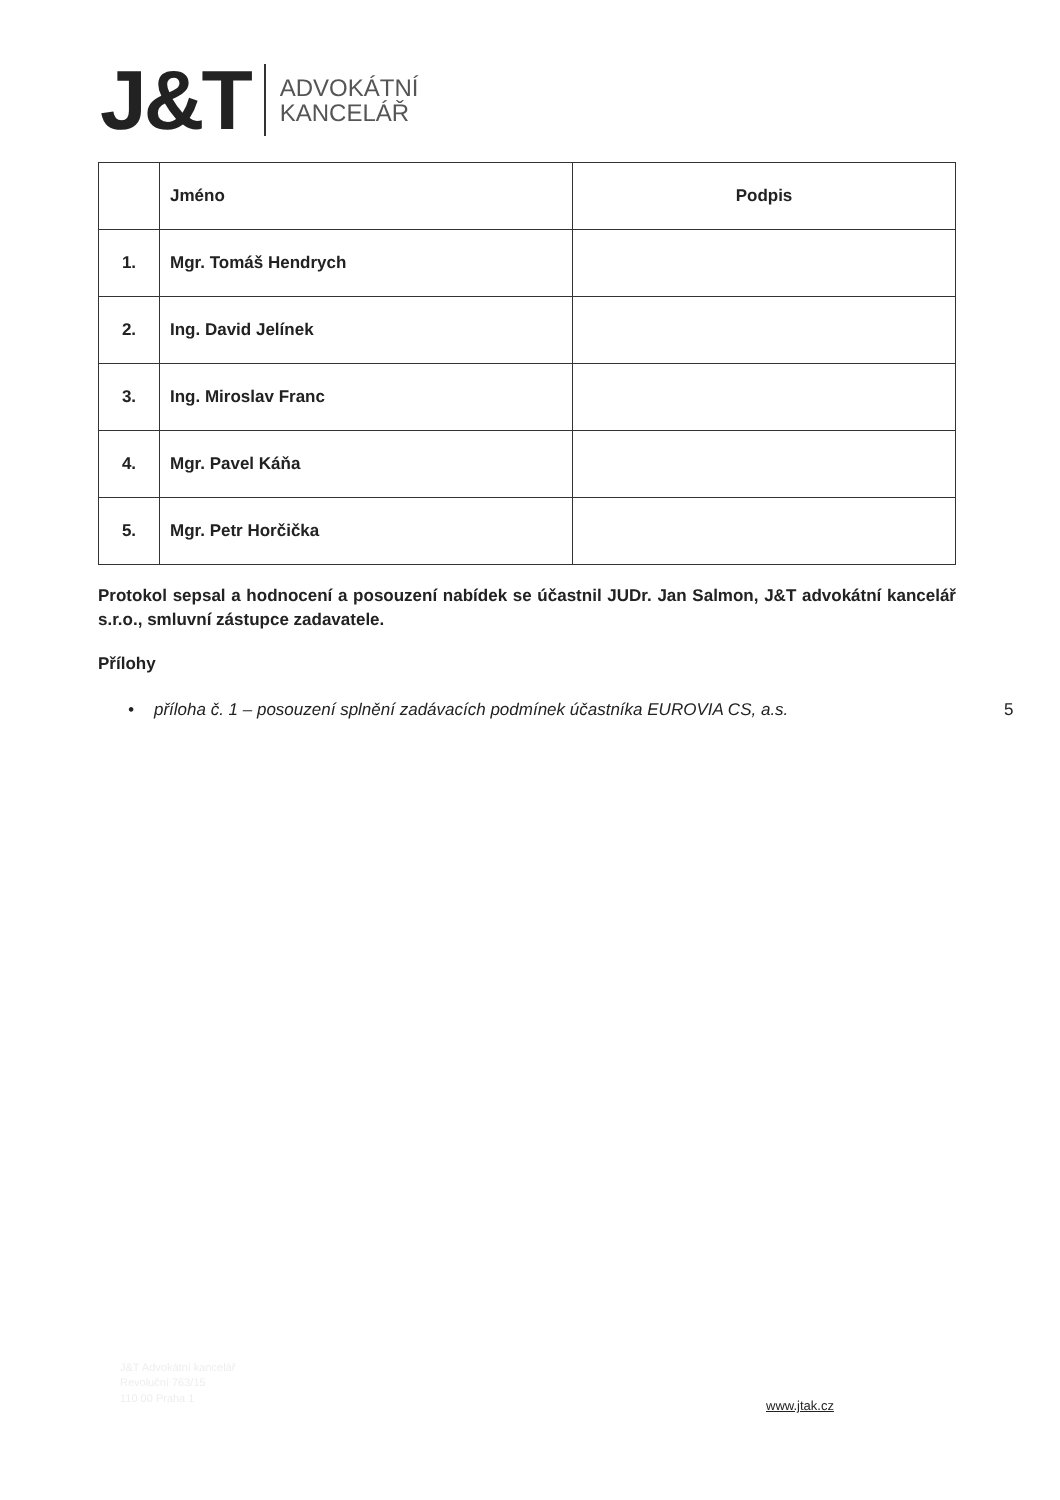J&T
ADVOKÁTNÍ
KANCELÁŘ
| | Jméno | Podpis |
| --- | --- | --- |
| 1. | Mgr. Tomáš Hendrych | |
| 2. | Ing. David Jelínek | |
| 3. | Ing. Miroslav Franc | |
| 4. | Mgr. Pavel Káňa | |
| 5. | Mgr. Petr Horčička | |
Protokol sepsal a hodnocení a posouzení nabídek se účastnil JUDr. Jan Salmon, J&T advokátní kancelář s.r.o., smluvní zástupce zadavatele.
Přílohy
• příloha č. 1 – posouzení splnění zadávacích podmínek účastníka EUROVIA CS, a.s. 5
J&T Advokátní kancelář
Revoluční 763/15
110 00 Praha 1
www.jtak.cz